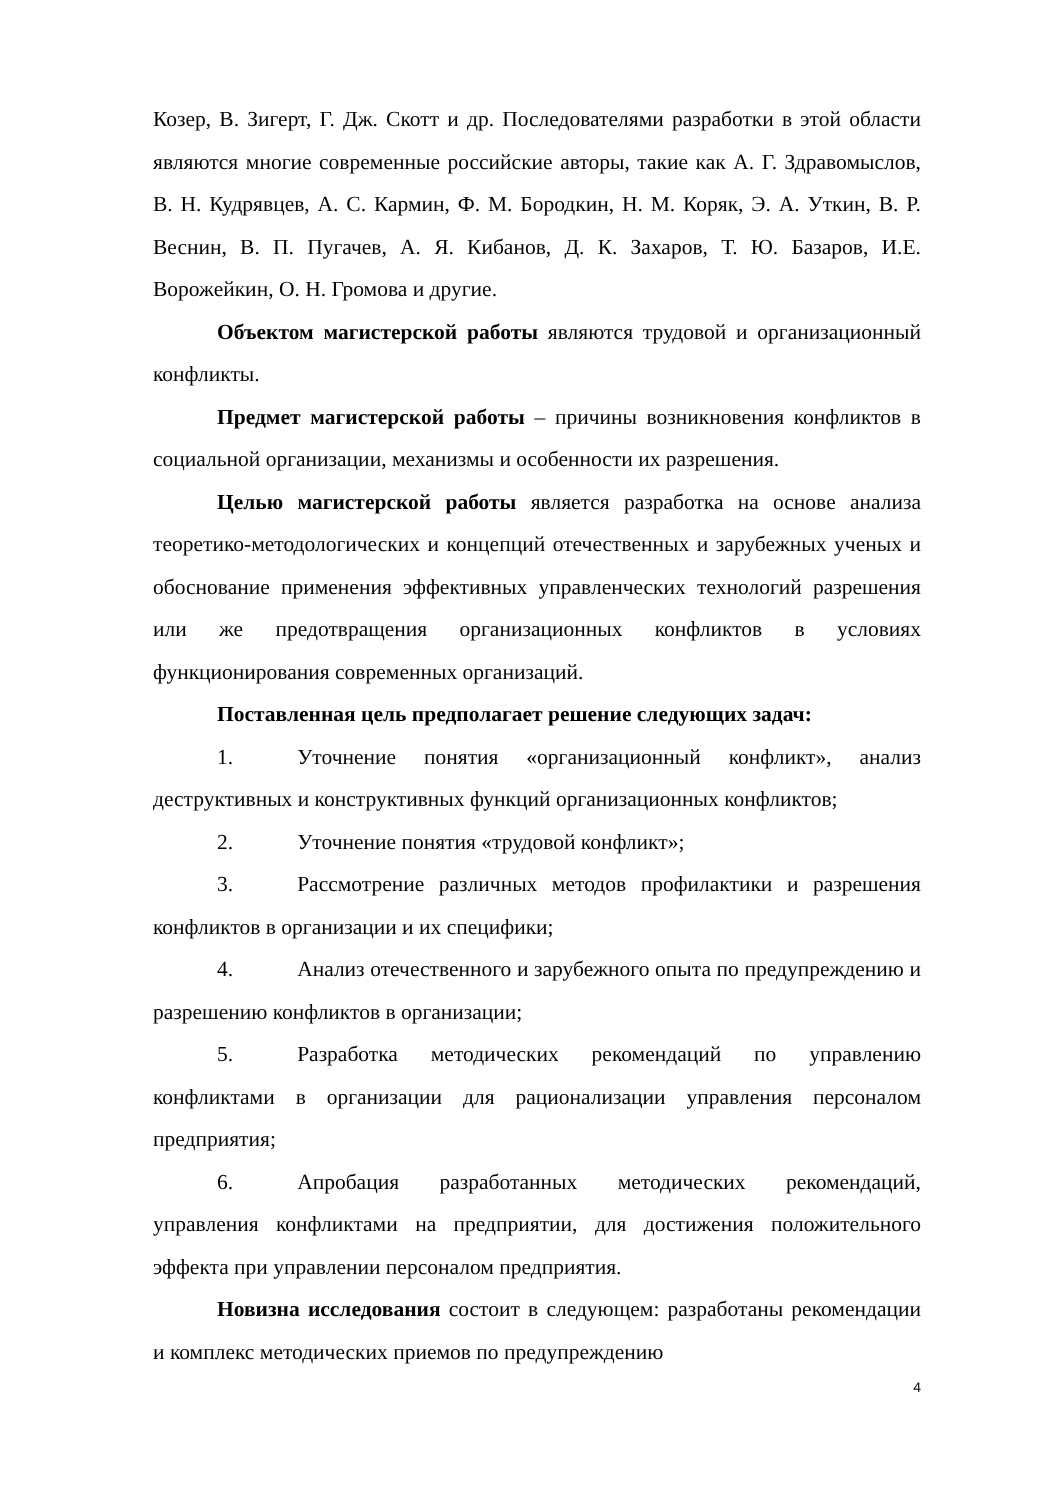Козер, В. Зигерт, Г. Дж. Скотт и др. Последователями разработки в этой области являются многие современные российские авторы, такие как А. Г. Здравомыслов, В. Н. Кудрявцев, А. С. Кармин, Ф. М. Бородкин, Н. М. Коряк, Э. А. Уткин, В. Р. Веснин, В. П. Пугачев, А. Я. Кибанов, Д. К. Захаров, Т. Ю. Базаров, И.Е. Ворожейкин, О. Н. Громова и другие.
Объектом магистерской работы являются трудовой и организационный конфликты.
Предмет магистерской работы – причины возникновения конфликтов в социальной организации, механизмы и особенности их разрешения.
Целью магистерской работы является разработка на основе анализа теоретико-методологических и концепций отечественных и зарубежных ученых и обоснование применения эффективных управленческих технологий разрешения или же предотвращения организационных конфликтов в условиях функционирования современных организаций.
Поставленная цель предполагает решение следующих задач:
1. Уточнение понятия «организационный конфликт», анализ деструктивных и конструктивных функций организационных конфликтов;
2. Уточнение понятия «трудовой конфликт»;
3. Рассмотрение различных методов профилактики и разрешения конфликтов в организации и их специфики;
4. Анализ отечественного и зарубежного опыта по предупреждению и разрешению конфликтов в организации;
5. Разработка методических рекомендаций по управлению конфликтами в организации для рационализации управления персоналом предприятия;
6. Апробация разработанных методических рекомендаций, управления конфликтами на предприятии, для достижения положительного эффекта при управлении персоналом предприятия.
Новизна исследования состоит в следующем: разработаны рекомендации и комплекс методических приемов по предупреждению
4